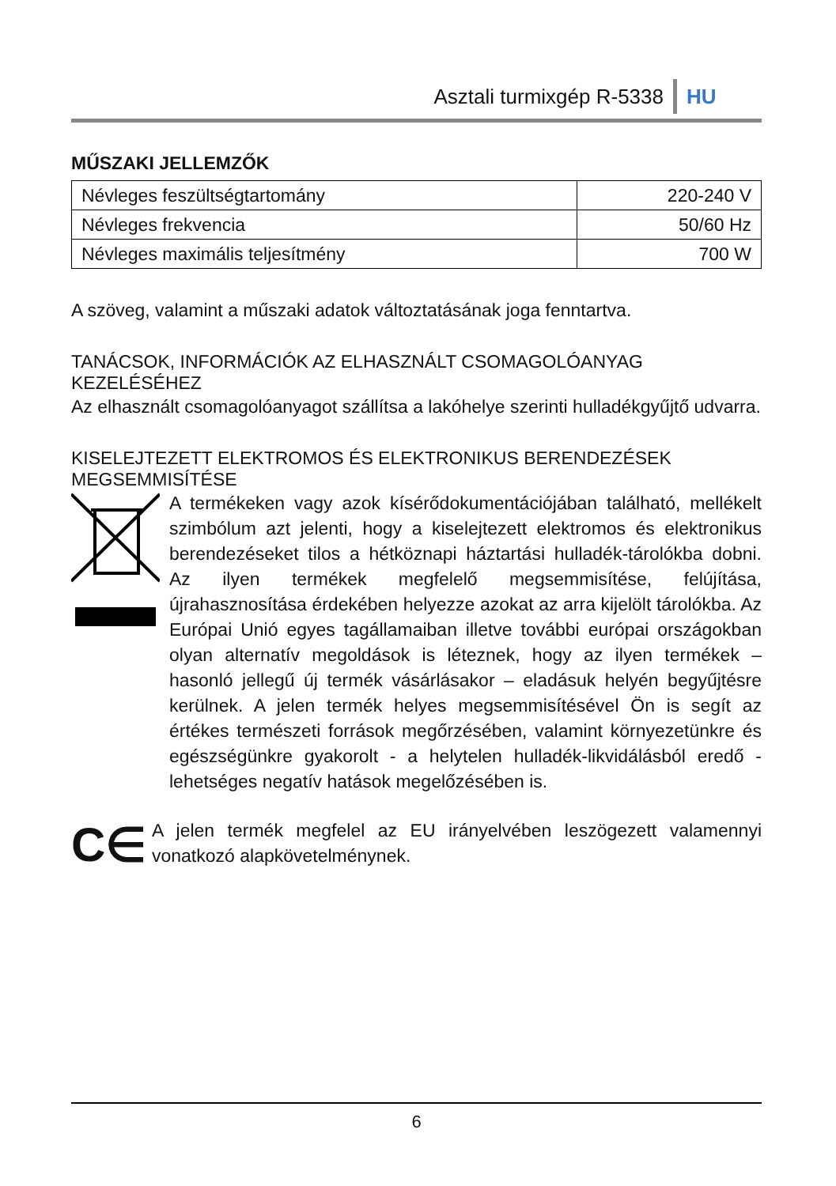Asztali turmixgép R-5338 HU
MŰSZAKI JELLEMZŐK
| Névleges feszültségtartomány | 220-240 V |
| Névleges frekvencia | 50/60 Hz |
| Névleges maximális teljesítmény | 700 W |
A szöveg, valamint a műszaki adatok változtatásának joga fenntartva.
TANÁCSOK, INFORMÁCIÓK AZ ELHASZNÁLT CSOMAGOLÓANYAG KEZELÉSÉHEZ
Az elhasznált csomagolóanyagot szállítsa a lakóhelye szerinti hulladékgyűjtő udvarra.
KISELEJTEZETT ELEKTROMOS ÉS ELEKTRONIKUS BERENDEZÉSEK MEGSEMMISÍTÉSE
A termékeken vagy azok kísérődokumentációjában található, mellékelt szimbólum azt jelenti, hogy a kiselejtezett elektromos és elektronikus berendezéseket tilos a hétköznapi háztartási hulladék-tárolókba dobni. Az ilyen termékek megfelelő megsemmisítése, felújítása, újrahasznosítása érdekében helyezze azokat az arra kijelölt tárolókba. Az Európai Unió egyes tagállamaiban illetve további európai országokban olyan alternatív megoldások is léteznek, hogy az ilyen termékek – hasonló jellegű új termék vásárlásakor – eladásuk helyén begyűjtésre kerülnek. A jelen termék helyes megsemmisítésével Ön is segít az értékes természeti források megőrzésében, valamint környezetünkre és egészségünkre gyakorolt - a helytelen hulladék-likvidálásból eredő - lehetséges negatív hatások megelőzésében is.
C∈
A jelen termék megfelel az EU irányelvében leszögezett valamennyi vonatkozó alapkövetelménynek.
6